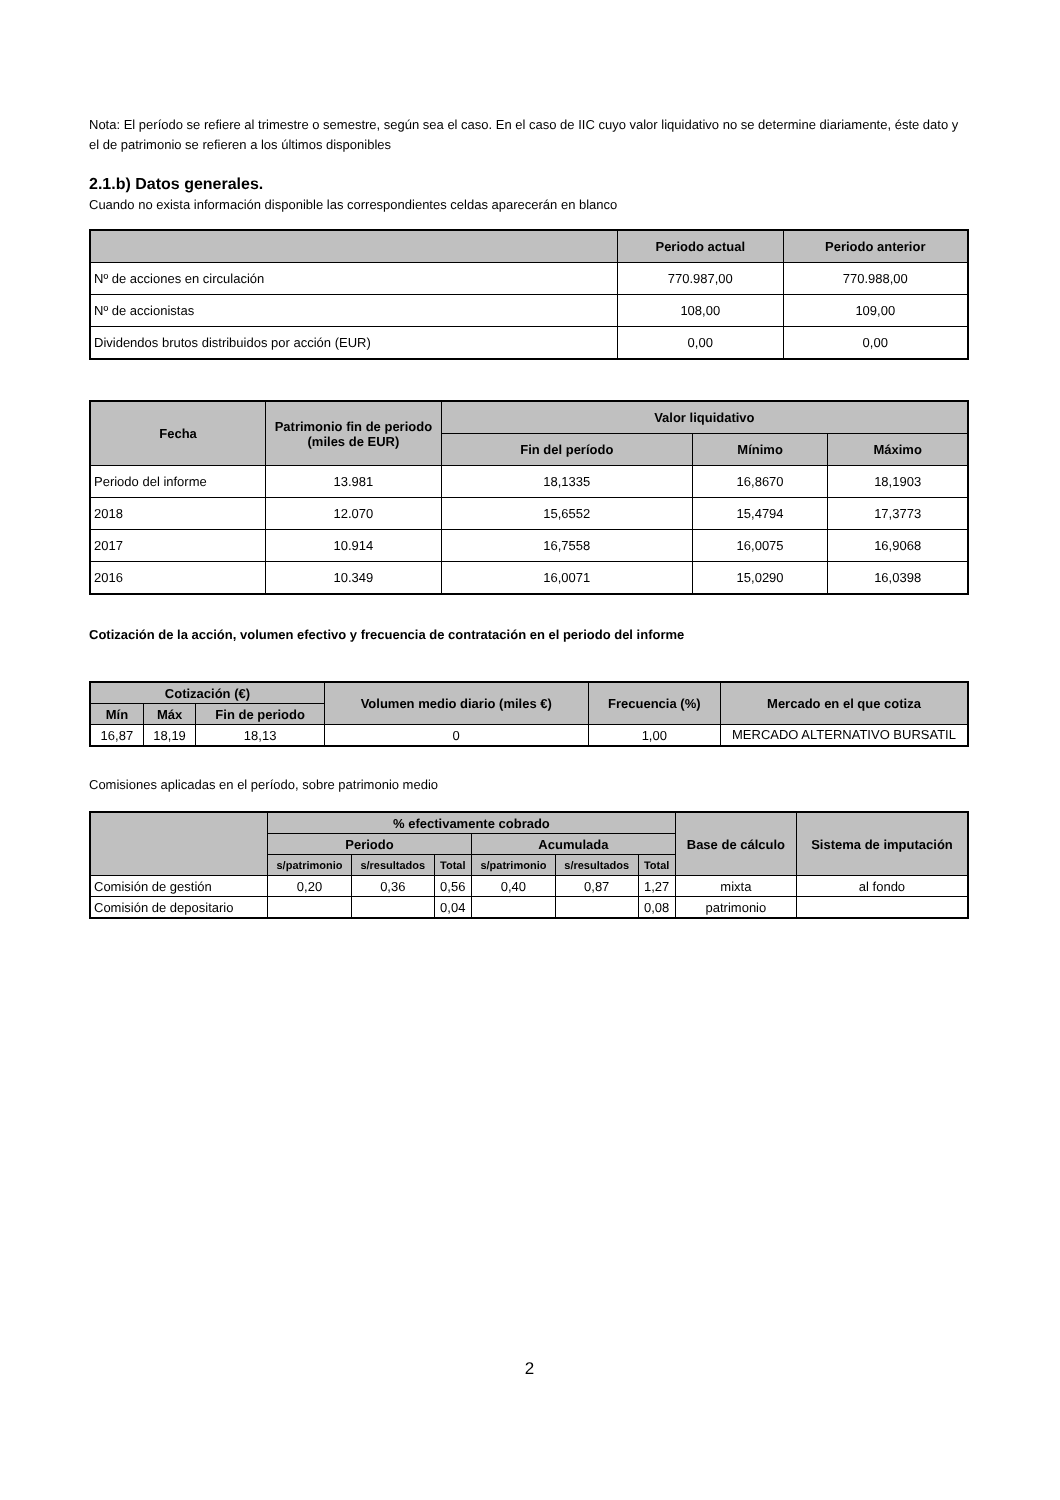Nota: El período se refiere al trimestre o semestre, según sea el caso. En el caso de IIC cuyo valor liquidativo no se determine diariamente, éste dato y el de patrimonio se refieren a los últimos disponibles
2.1.b) Datos generales.
Cuando no exista información disponible las correspondientes celdas aparecerán en blanco
| | Periodo actual | Periodo anterior |
| --- | --- | --- |
| Nº de acciones en circulación | 770.987,00 | 770.988,00 |
| Nº de accionistas | 108,00 | 109,00 |
| Dividendos brutos distribuidos por acción (EUR) | 0,00 | 0,00 |
| Fecha | Patrimonio fin de periodo (miles de EUR) | Valor liquidativo | | |
| --- | --- | --- | --- | --- |
| | | Fin del período | Mínimo | Máximo |
| Periodo del informe | 13.981 | 18,1335 | 16,8670 | 18,1903 |
| 2018 | 12.070 | 15,6552 | 15,4794 | 17,3773 |
| 2017 | 10.914 | 16,7558 | 16,0075 | 16,9068 |
| 2016 | 10.349 | 16,0071 | 15,0290 | 16,0398 |
Cotización de la acción, volumen efectivo y frecuencia de contratación en el periodo del informe
| Cotización (€) | | | Volumen medio diario (miles €) | Frecuencia (%) | Mercado en el que cotiza |
| --- | --- | --- | --- | --- | --- |
| Mín | Máx | Fin de periodo | | | |
| 16,87 | 18,19 | 18,13 | 0 | 1,00 | MERCADO ALTERNATIVO BURSATIL |
Comisiones aplicadas en el período, sobre patrimonio medio
| | % efectivamente cobrado | | | | | | Base de cálculo | Sistema de imputación |
| --- | --- | --- | --- | --- | --- | --- | --- | --- |
| | Periodo | | | Acumulada | | | | |
| | s/patrimonio | s/resultados | Total | s/patrimonio | s/resultados | Total | | |
| Comisión de gestión | 0,20 | 0,36 | 0,56 | 0,40 | 0,87 | 1,27 | mixta | al fondo |
| Comisión de depositario | | | 0,04 | | | 0,08 | patrimonio | |
2